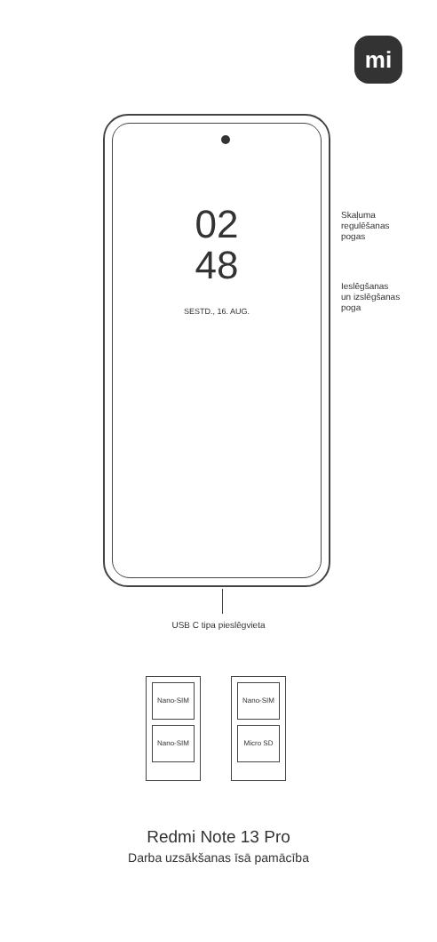mi
02
48
SESTD., 16. AUG.
Skaļuma
regulēšanas
pogas
Ieslēgšanas
un izslēgšanas
poga
USB C tipa pieslēgvieta
Nano-SIM
Nano-SIM
Nano-SIM
Micro SD
Redmi Note 13 Pro
Darba uzsākšanas īsā pamācība